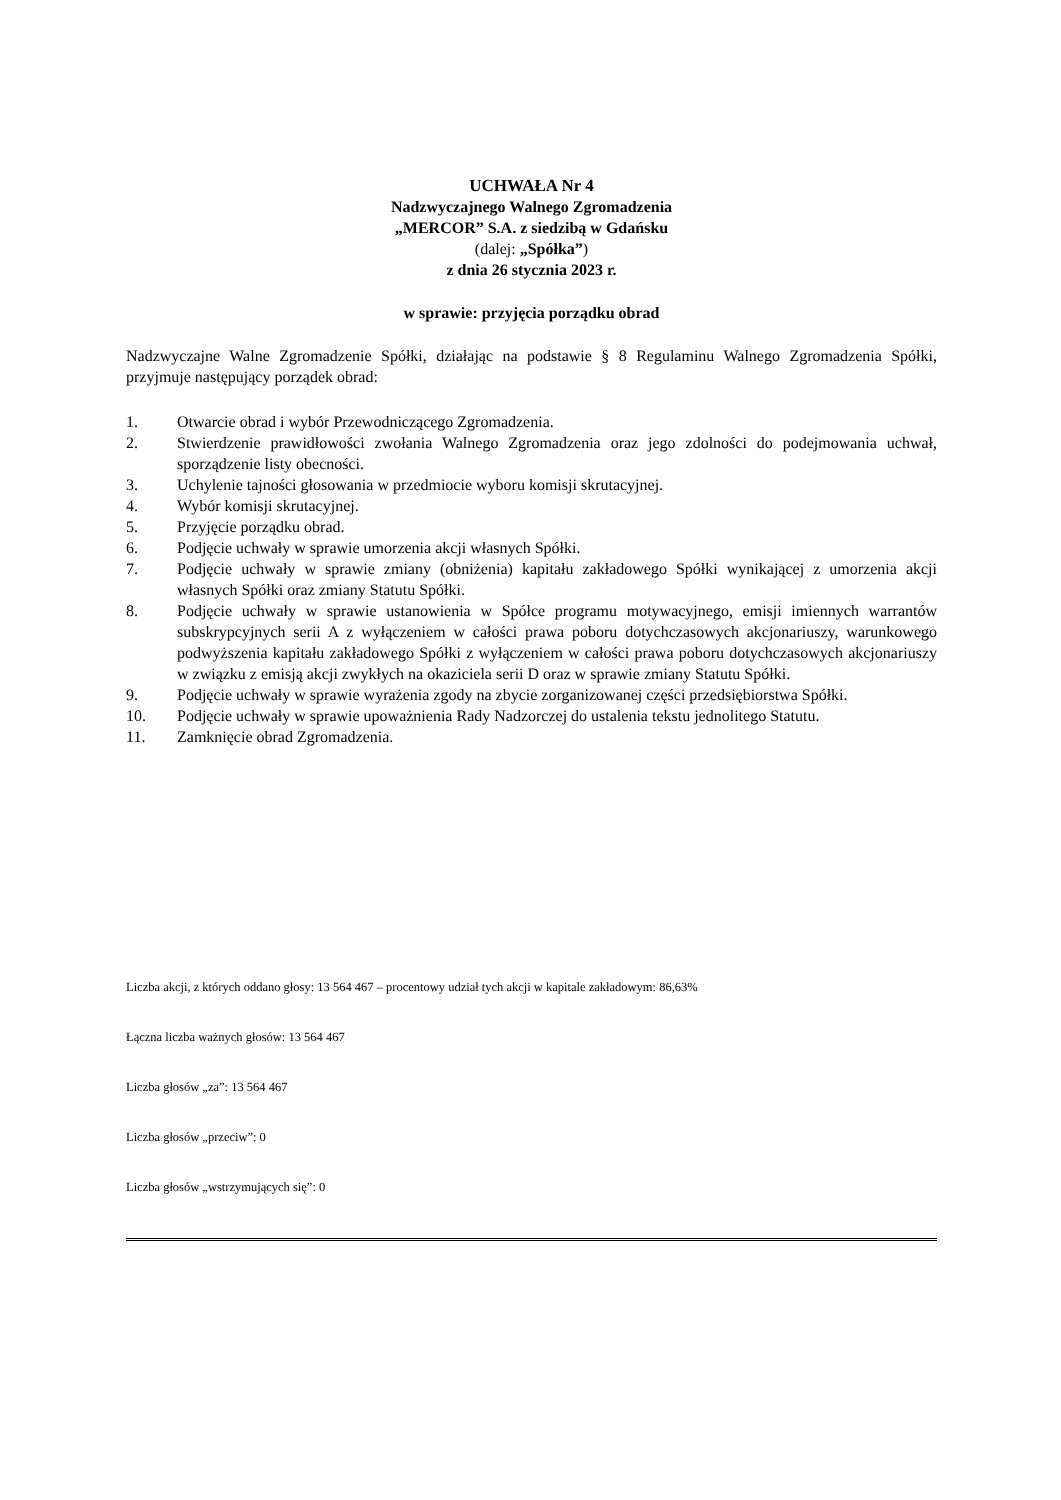UCHWAŁA Nr 4
Nadzwyczajnego Walnego Zgromadzenia
„MERCOR” S.A. z siedzibą w Gdańsku
(dalej: „Spółka”)
z dnia 26 stycznia 2023 r.
w sprawie: przyjęcia porządku obrad
Nadzwyczajne Walne Zgromadzenie Spółki, działając na podstawie § 8 Regulaminu Walnego Zgromadzenia Spółki, przyjmuje następujący porządek obrad:
1. Otwarcie obrad i wybór Przewodniczącego Zgromadzenia.
2. Stwierdzenie prawidłowości zwołania Walnego Zgromadzenia oraz jego zdolności do podejmowania uchwał, sporządzenie listy obecności.
3. Uchylenie tajności głosowania w przedmiocie wyboru komisji skrutacyjnej.
4. Wybór komisji skrutacyjnej.
5. Przyjęcie porządku obrad.
6. Podjęcie uchwały w sprawie umorzenia akcji własnych Spółki.
7. Podjęcie uchwały w sprawie zmiany (obniżenia) kapitału zakładowego Spółki wynikającej z umorzenia akcji własnych Spółki oraz zmiany Statutu Spółki.
8. Podjęcie uchwały w sprawie ustanowienia w Spółce programu motywacyjnego, emisji imiennych warrantów subskrypcyjnych serii A z wyłączeniem w całości prawa poboru dotychczasowych akcjonariuszy, warunkowego podwyższenia kapitału zakładowego Spółki z wyłączeniem w całości prawa poboru dotychczasowych akcjonariuszy w związku z emisją akcji zwykłych na okaziciela serii D oraz w sprawie zmiany Statutu Spółki.
9. Podjęcie uchwały w sprawie wyrażenia zgody na zbycie zorganizowanej części przedsiębiorstwa Spółki.
10. Podjęcie uchwały w sprawie upoważnienia Rady Nadzorczej do ustalenia tekstu jednolitego Statutu.
11. Zamknięcie obrad Zgromadzenia.
Liczba akcji, z których oddano głosy: 13 564 467 – procentowy udział tych akcji w kapitale zakładowym: 86,63%
Łączna liczba ważnych głosów: 13 564 467
Liczba głosów „za”: 13 564 467
Liczba głosów „przeciw”: 0
Liczba głosów „wstrzymujących się”: 0